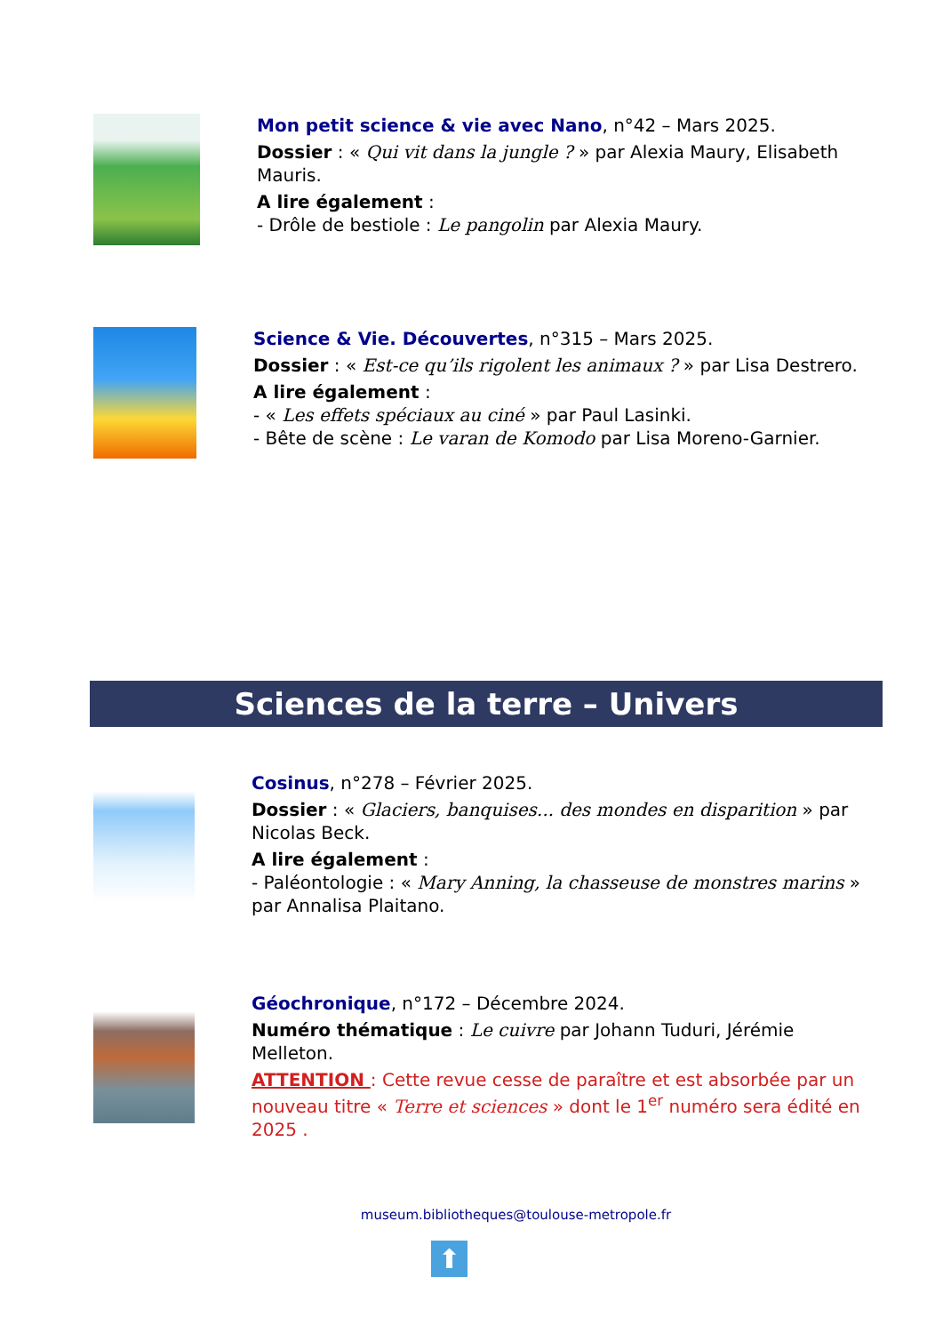Mon petit science & vie avec Nano, n°42 – Mars 2025.
Dossier : « Qui vit dans la jungle ? » par Alexia Maury, Elisabeth Mauris.
A lire également :
- Drôle de bestiole : Le pangolin par Alexia Maury.
Science & Vie. Découvertes, n°315 – Mars 2025.
Dossier : « Est-ce qu’ils rigolent les animaux ? » par Lisa Destrero.
A lire également :
- « Les effets spéciaux au ciné » par Paul Lasinki.
- Bête de scène : Le varan de Komodo par Lisa Moreno-Garnier.
Sciences de la terre – Univers
Cosinus, n°278 – Février 2025.
Dossier : « Glaciers, banquises... des mondes en disparition » par Nicolas Beck.
A lire également :
- Paléontologie : « Mary Anning, la chasseuse de monstres marins » par Annalisa Plaitano.
Géochronique, n°172 – Décembre 2024.
Numéro thématique : Le cuivre par Johann Tuduri, Jérémie Melleton.
ATTENTION : Cette revue cesse de paraître et est absorbée par un nouveau titre « Terre et sciences » dont le 1<sup>er</sup> numéro sera édité en 2025 .
museum.bibliotheques@toulouse-metropole.fr
⬆